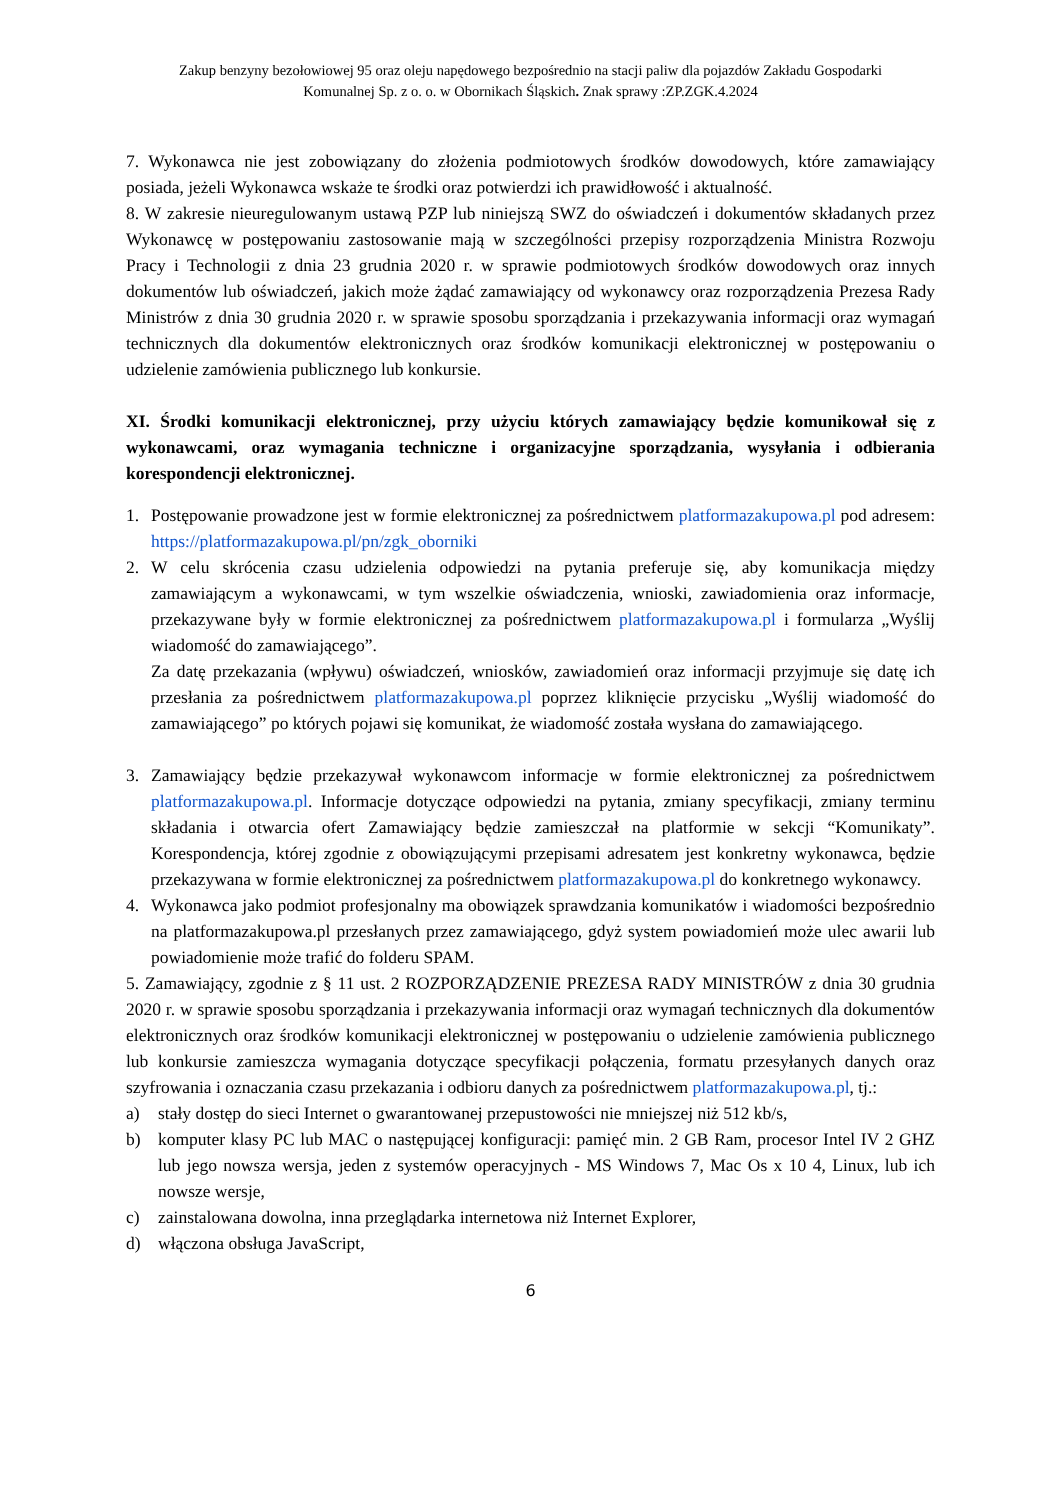Zakup benzyny bezołowiowej 95 oraz oleju napędowego bezpośrednio na stacji paliw dla pojazdów Zakładu Gospodarki
Komunalnej Sp. z o. o. w Obornikach Śląskich. Znak sprawy :ZP.ZGK.4.2024
7. Wykonawca nie jest zobowiązany do złożenia podmiotowych środków dowodowych, które zamawiający posiada, jeżeli Wykonawca wskaże te środki oraz potwierdzi ich prawidłowość i aktualność.
8. W zakresie nieuregulowanym ustawą PZP lub niniejszą SWZ do oświadczeń i dokumentów składanych przez Wykonawcę w postępowaniu zastosowanie mają w szczególności przepisy rozporządzenia Ministra Rozwoju Pracy i Technologii z dnia 23 grudnia 2020 r. w sprawie podmiotowych środków dowodowych oraz innych dokumentów lub oświadczeń, jakich może żądać zamawiający od wykonawcy oraz rozporządzenia Prezesa Rady Ministrów z dnia 30 grudnia 2020 r. w sprawie sposobu sporządzania i przekazywania informacji oraz wymagań technicznych dla dokumentów elektronicznych oraz środków komunikacji elektronicznej w postępowaniu o udzielenie zamówienia publicznego lub konkursie.
XI. Środki komunikacji elektronicznej, przy użyciu których zamawiający będzie komunikował się z wykonawcami, oraz wymagania techniczne i organizacyjne sporządzania, wysyłania i odbierania korespondencji elektronicznej.
1. Postępowanie prowadzone jest w formie elektronicznej za pośrednictwem platformazakupowa.pl pod adresem: https://platformazakupowa.pl/pn/zgk_oborniki
2. W celu skrócenia czasu udzielenia odpowiedzi na pytania preferuje się, aby komunikacja między zamawiającym a wykonawcami, w tym wszelkie oświadczenia, wnioski, zawiadomienia oraz informacje, przekazywane były w formie elektronicznej za pośrednictwem platformazakupowa.pl i formularza „Wyślij wiadomość do zamawiającego”.
Za datę przekazania (wpływu) oświadczeń, wniosków, zawiadomień oraz informacji przyjmuje się datę ich przesłania za pośrednictwem platformazakupowa.pl poprzez kliknięcie przycisku „Wyślij wiadomość do zamawiającego” po których pojawi się komunikat, że wiadomość została wysłana do zamawiającego.
3. Zamawiający będzie przekazywał wykonawcom informacje w formie elektronicznej za pośrednictwem platformazakupowa.pl. Informacje dotyczące odpowiedzi na pytania, zmiany specyfikacji, zmiany terminu składania i otwarcia ofert Zamawiający będzie zamieszczał na platformie w sekcji “Komunikaty”. Korespondencja, której zgodnie z obowiązującymi przepisami adresatem jest konkretny wykonawca, będzie przekazywana w formie elektronicznej za pośrednictwem platformazakupowa.pl do konkretnego wykonawcy.
4. Wykonawca jako podmiot profesjonalny ma obowiązek sprawdzania komunikatów i wiadomości bezpośrednio na platformazakupowa.pl przesłanych przez zamawiającego, gdyż system powiadomień może ulec awarii lub powiadomienie może trafić do folderu SPAM.
5. Zamawiający, zgodnie z § 11 ust. 2 ROZPORZĄDZENIE PREZESA RADY MINISTRÓW z dnia 30 grudnia 2020 r. w sprawie sposobu sporządzania i przekazywania informacji oraz wymagań technicznych dla dokumentów elektronicznych oraz środków komunikacji elektronicznej w postępowaniu o udzielenie zamówienia publicznego lub konkursie zamieszcza wymagania dotyczące specyfikacji połączenia, formatu przesyłanych danych oraz szyfrowania i oznaczania czasu przekazania i odbioru danych za pośrednictwem platformazakupowa.pl, tj.:
a) stały dostęp do sieci Internet o gwarantowanej przepustowości nie mniejszej niż 512 kb/s,
b) komputer klasy PC lub MAC o następującej konfiguracji: pamięć min. 2 GB Ram, procesor Intel IV 2 GHZ lub jego nowsza wersja, jeden z systemów operacyjnych - MS Windows 7, Mac Os x 10 4, Linux, lub ich nowsze wersje,
c) zainstalowana dowolna, inna przeglądarka internetowa niż Internet Explorer,
d) włączona obsługa JavaScript,
6